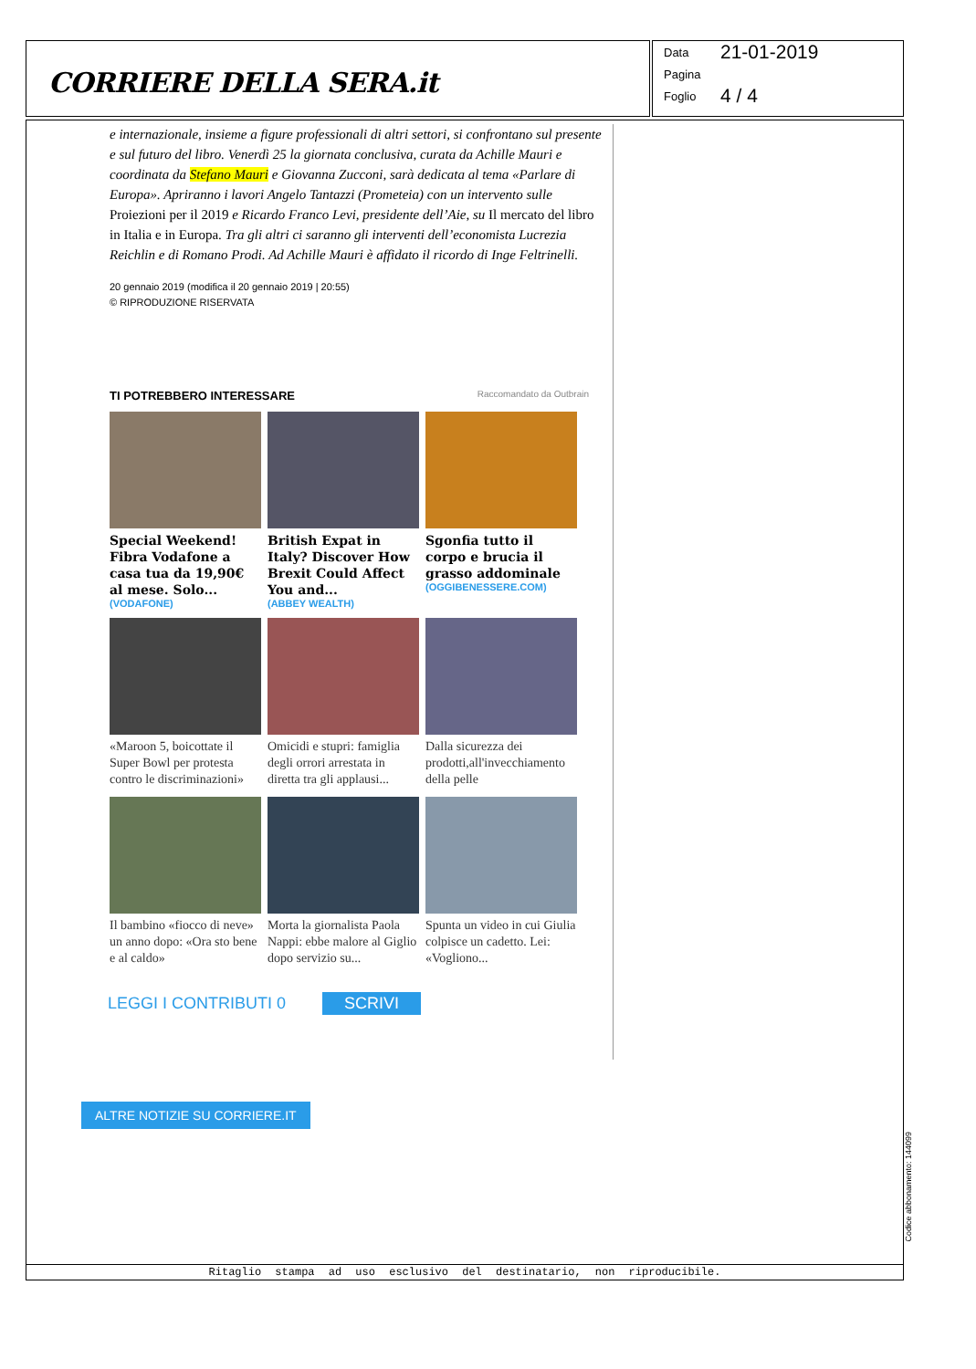CORRIERE DELLA SERA.it
Data 21-01-2019
Pagina
Foglio 4 / 4
e internazionale, insieme a figure professionali di altri settori, si confrontano sul presente e sul futuro del libro. Venerdì 25 la giornata conclusiva, curata da Achille Mauri e coordinata da Stefano Mauri e Giovanna Zucconi, sarà dedicata al tema «Parlare di Europa». Apriranno i lavori Angelo Tantazzi (Prometeia) con un intervento sulle Proiezioni per il 2019 e Ricardo Franco Levi, presidente dell’Aie, su Il mercato del libro in Italia e in Europa. Tra gli altri ci saranno gli interventi dell’economista Lucrezia Reichlin e di Romano Prodi. Ad Achille Mauri è affidato il ricordo di Inge Feltrinelli.
20 gennaio 2019 (modifica il 20 gennaio 2019 | 20:55)
© RIPRODUZIONE RISERVATA
TI POTREBBERO INTERESSARE Raccomandato da Outbrain
Special Weekend! Fibra Vodafone a casa tua da 19,90€ al mese. Solo...
(VODAFONE)
British Expat in Italy? Discover How Brexit Could Affect You and...
(ABBEY WEALTH)
Sgonfia tutto il corpo e brucia il grasso addominale
(OGGIBENESSERE.COM)
«Maroon 5, boicottate il Super Bowl per protesta contro le discriminazioni»
Omicidi e stupri: famiglia degli orrori arrestata in diretta tra gli applausi...
Dalla sicurezza dei prodotti,all'invecchiamento della pelle
Il bambino «fiocco di neve» un anno dopo: «Ora sto bene e al caldo»
Morta la giornalista Paola Nappi: ebbe malore al Giglio dopo servizio su...
Spunta un video in cui Giulia colpisce un cadetto. Lei: «Vogliono...
LEGGI I CONTRIBUTI 0 SCRIVI
ALTRE NOTIZIE SU CORRIERE.IT
Ritaglio stampa ad uso esclusivo del destinatario, non riproducibile.
Codice abbonamento: 144099